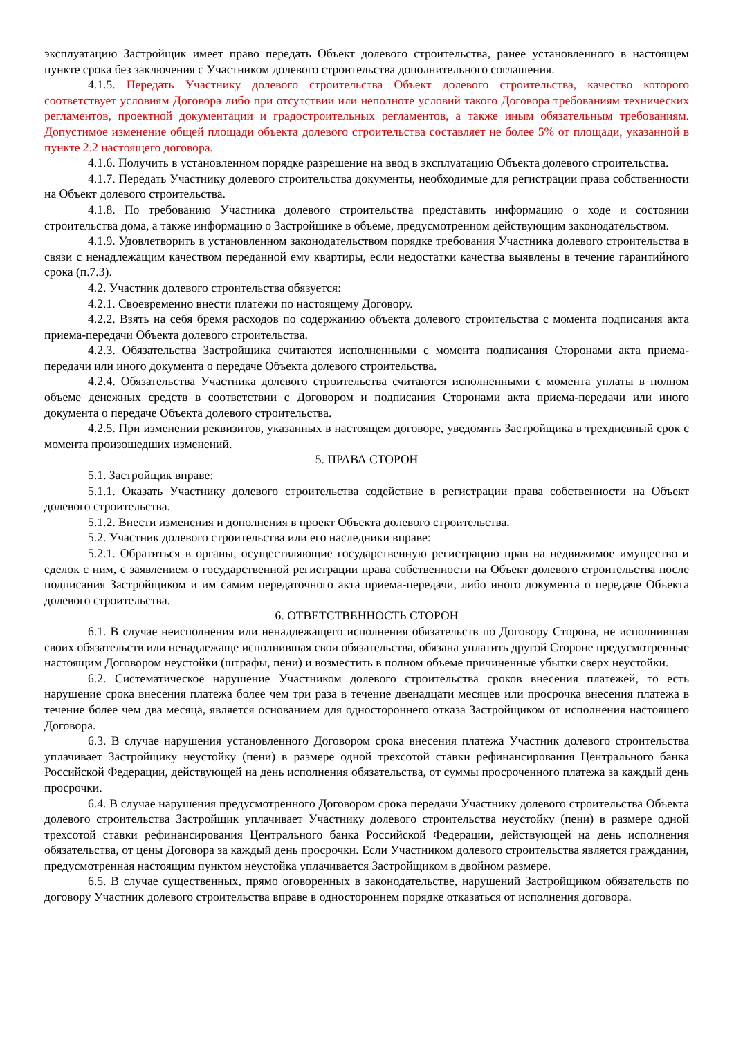эксплуатацию Застройщик имеет право передать Объект долевого строительства, ранее установленного в настоящем пункте срока без заключения с Участником долевого строительства дополнительного соглашения.
4.1.5. Передать Участнику долевого строительства Объект долевого строительства, качество которого соответствует условиям Договора либо при отсутствии или неполноте условий такого Договора требованиям технических регламентов, проектной документации и градостроительных регламентов, а также иным обязательным требованиям. Допустимое изменение общей площади объекта долевого строительства составляет не более 5% от площади, указанной в пункте 2.2 настоящего договора.
4.1.6. Получить в установленном порядке разрешение на ввод в эксплуатацию Объекта долевого строительства.
4.1.7. Передать Участнику долевого строительства документы, необходимые для регистрации права собственности на Объект долевого строительства.
4.1.8. По требованию Участника долевого строительства представить информацию о ходе и состоянии строительства дома, а также информацию о Застройщике в объеме, предусмотренном действующим законодательством.
4.1.9. Удовлетворить в установленном законодательством порядке требования Участника долевого строительства в связи с ненадлежащим качеством переданной ему квартиры, если недостатки качества выявлены в течение гарантийного срока (п.7.3).
4.2. Участник долевого строительства обязуется:
4.2.1. Своевременно внести платежи по настоящему Договору.
4.2.2. Взять на себя бремя расходов по содержанию объекта долевого строительства с момента подписания акта приема-передачи Объекта долевого строительства.
4.2.3. Обязательства Застройщика считаются исполненными с момента подписания Сторонами акта приема-передачи или иного документа о передаче Объекта долевого строительства.
4.2.4. Обязательства Участника долевого строительства считаются исполненными с момента уплаты в полном объеме денежных средств в соответствии с Договором и подписания Сторонами акта приема-передачи или иного документа о передаче Объекта долевого строительства.
4.2.5. При изменении реквизитов, указанных в настоящем договоре, уведомить Застройщика в трехдневный срок с момента произошедших изменений.
5. ПРАВА СТОРОН
5.1. Застройщик вправе:
5.1.1. Оказать Участнику долевого строительства содействие в регистрации права собственности на Объект долевого строительства.
5.1.2. Внести изменения и дополнения в проект Объекта долевого строительства.
5.2. Участник долевого строительства или его наследники вправе:
5.2.1. Обратиться в органы, осуществляющие государственную регистрацию прав на недвижимое имущество и сделок с ним, с заявлением о государственной регистрации права собственности на Объект долевого строительства после подписания Застройщиком и им самим передаточного акта приема-передачи, либо иного документа о передаче Объекта долевого строительства.
6. ОТВЕТСТВЕННОСТЬ СТОРОН
6.1. В случае неисполнения или ненадлежащего исполнения обязательств по Договору Сторона, не исполнившая своих обязательств или ненадлежаще исполнившая свои обязательства, обязана уплатить другой Стороне предусмотренные настоящим Договором неустойки (штрафы, пени) и возместить в полном объеме причиненные убытки сверх неустойки.
6.2. Систематическое нарушение Участником долевого строительства сроков внесения платежей, то есть нарушение срока внесения платежа более чем три раза в течение двенадцати месяцев или просрочка внесения платежа в течение более чем два месяца, является основанием для одностороннего отказа Застройщиком от исполнения настоящего Договора.
6.3. В случае нарушения установленного Договором срока внесения платежа Участник долевого строительства уплачивает Застройщику неустойку (пени) в размере одной трехсотой ставки рефинансирования Центрального банка Российской Федерации, действующей на день исполнения обязательства, от суммы просроченного платежа за каждый день просрочки.
6.4. В случае нарушения предусмотренного Договором срока передачи Участнику долевого строительства Объекта долевого строительства Застройщик уплачивает Участнику долевого строительства неустойку (пени) в размере одной трехсотой ставки рефинансирования Центрального банка Российской Федерации, действующей на день исполнения обязательства, от цены Договора за каждый день просрочки. Если Участником долевого строительства является гражданин, предусмотренная настоящим пунктом неустойка уплачивается Застройщиком в двойном размере.
6.5. В случае существенных, прямо оговоренных в законодательстве, нарушений Застройщиком обязательств по договору Участник долевого строительства вправе в одностороннем порядке отказаться от исполнения договора.